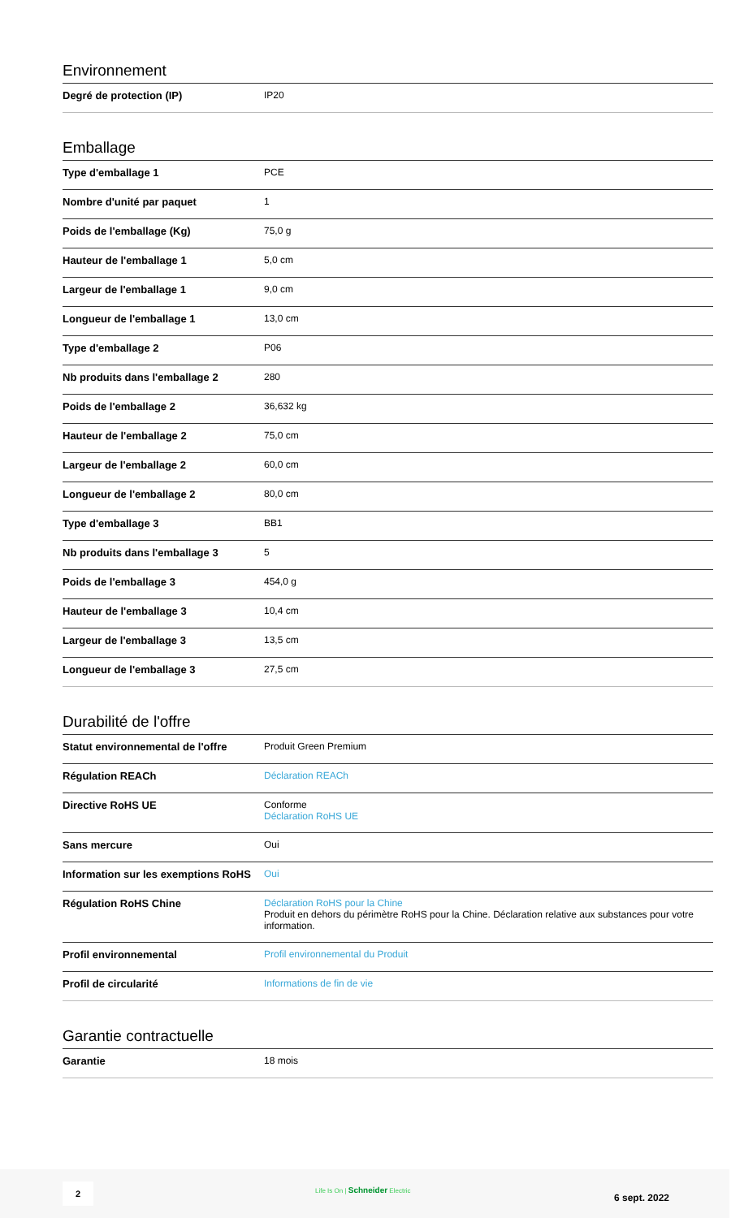Environnement
| Degré de protection (IP) | IP20 |
Emballage
| Type d'emballage 1 | PCE |
| Nombre d'unité par paquet | 1 |
| Poids de l'emballage (Kg) | 75,0 g |
| Hauteur de l'emballage 1 | 5,0 cm |
| Largeur de l'emballage 1 | 9,0 cm |
| Longueur de l'emballage 1 | 13,0 cm |
| Type d'emballage 2 | P06 |
| Nb produits dans l'emballage 2 | 280 |
| Poids de l'emballage 2 | 36,632 kg |
| Hauteur de l'emballage 2 | 75,0 cm |
| Largeur de l'emballage 2 | 60,0 cm |
| Longueur de l'emballage 2 | 80,0 cm |
| Type d'emballage 3 | BB1 |
| Nb produits dans l'emballage 3 | 5 |
| Poids de l'emballage 3 | 454,0 g |
| Hauteur de l'emballage 3 | 10,4 cm |
| Largeur de l'emballage 3 | 13,5 cm |
| Longueur de l'emballage 3 | 27,5 cm |
Durabilité de l'offre
| Statut environnemental de l'offre | Produit Green Premium |
| Régulation REACh | Déclaration REACh |
| Directive RoHS UE | Conforme Déclaration RoHS UE |
| Sans mercure | Oui |
| Information sur les exemptions RoHS | Oui |
| Régulation RoHS Chine | Déclaration RoHS pour la Chine Produit en dehors du périmètre RoHS pour la Chine. Déclaration relative aux substances pour votre information. |
| Profil environnemental | Profil environnemental du Produit |
| Profil de circularité | Informations de fin de vie |
Garantie contractuelle
| Garantie | 18 mois |
2
Life Is On | Schneider Electric
6 sept. 2022